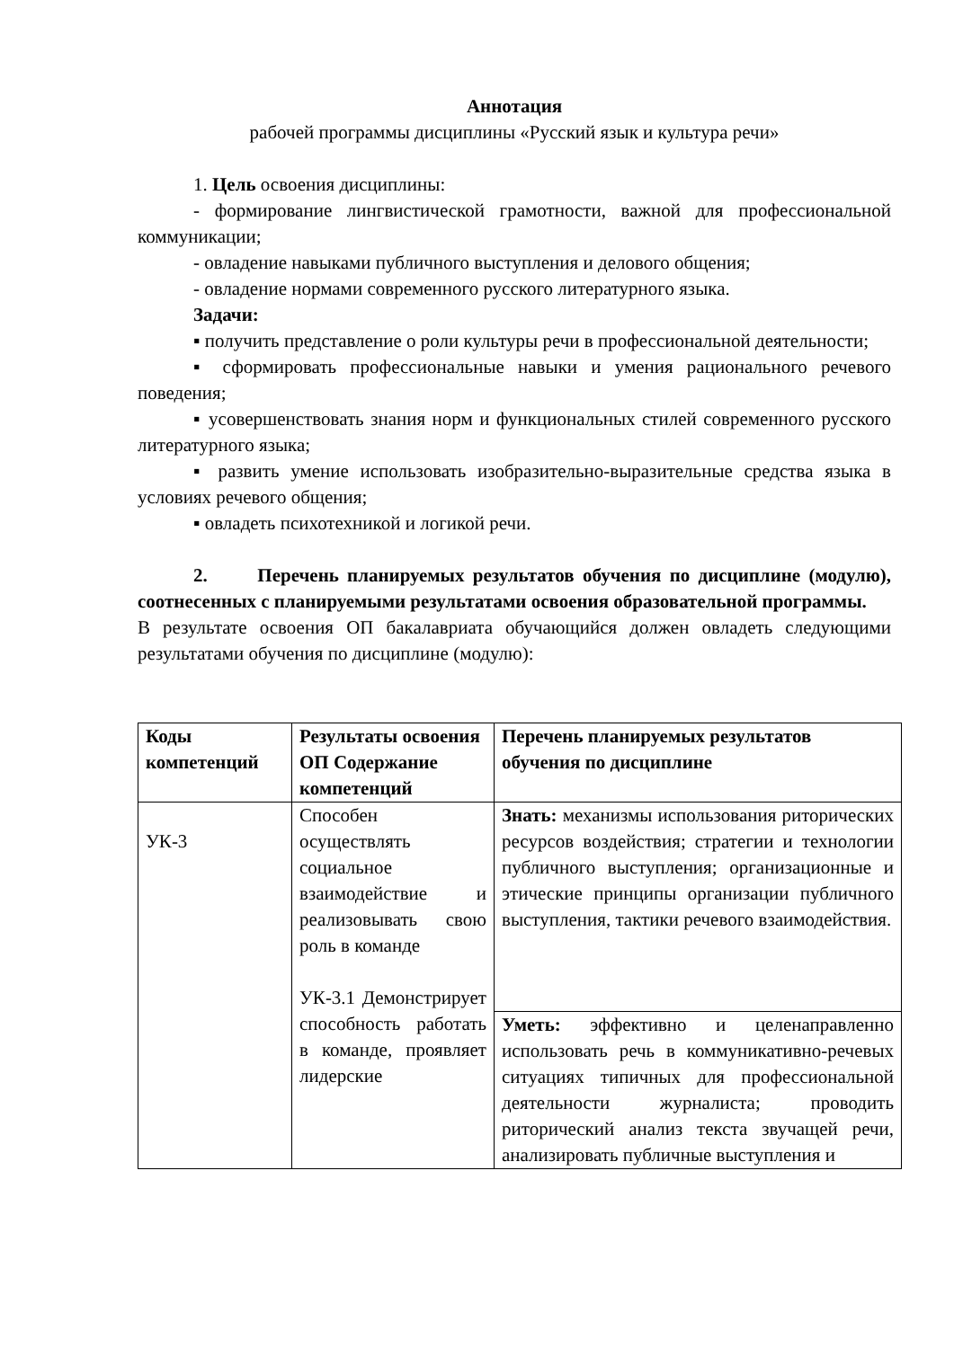Аннотация
рабочей программы дисциплины «Русский язык и культура речи»
1. Цель освоения дисциплины:
- формирование лингвистической грамотности, важной для профессиональной коммуникации;
- овладение навыками публичного выступления и делового общения;
- овладение нормами современного русского литературного языка.
Задачи:
▪ получить представление о роли культуры речи в профессиональной деятельности;
▪ сформировать профессиональные навыки и умения рационального речевого поведения;
▪ усовершенствовать знания норм и функциональных стилей современного русского литературного языка;
▪ развить умение использовать изобразительно-выразительные средства языка в условиях речевого общения;
▪ овладеть психотехникой и логикой речи.
2. Перечень планируемых результатов обучения по дисциплине (модулю), соотнесенных с планируемыми результатами освоения образовательной программы.
В результате освоения ОП бакалавриата обучающийся должен овладеть следующими результатами обучения по дисциплине (модулю):
| Коды компетенций | Результаты освоения ОП Содержание компетенций | Перечень планируемых результатов обучения по дисциплине |
| --- | --- | --- |
| УК-3 | Способен осуществлять социальное взаимодействие и реализовывать свою роль в команде УК-3.1 Демонстрирует способность работать в команде, проявляет лидерские | Знать: механизмы использования риторических ресурсов воздействия; стратегии и технологии публичного выступления; организационные и этические принципы организации публичного выступления, тактики речевого взаимодействия. |
| | | Уметь: эффективно и целенаправленно использовать речь в коммуникативно-речевых ситуациях типичных для профессиональной деятельности журналиста; проводить риторический анализ текста звучащей речи, анализировать публичные выступления и |